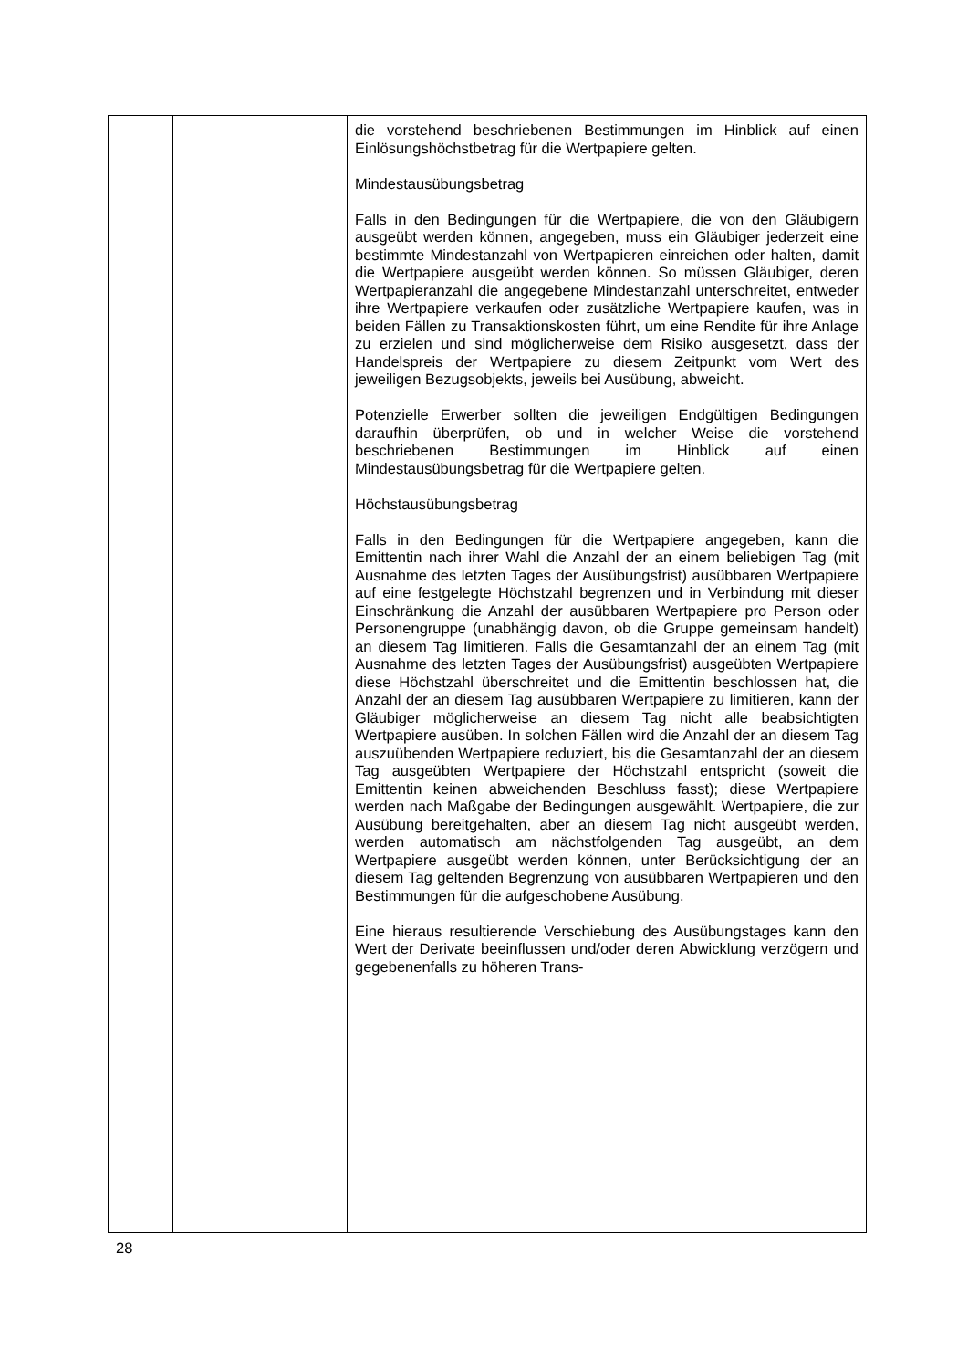| | | die vorstehend beschriebenen Bestimmungen im Hinblick auf einen Einlösungshöchstbetrag für die Wertpapiere gelten. Mindestausübungsbetrag Falls in den Bedingungen für die Wertpapiere, die von den Gläubigern ausgeübt werden können, angegeben, muss ein Gläubiger jederzeit eine bestimmte Mindestanzahl von Wert­papieren einreichen oder halten, damit die Wertpapiere ausgeübt werden können. So müssen Gläubiger, deren Wertpapieranzahl die angegebene Mindestanzahl unterschreitet, entweder ihre Wertpapiere verkaufen oder zusätzliche Wertpapiere kaufen, was in beiden Fällen zu Transaktionskosten führt, um eine Rendite für ihre Anlage zu erzielen und sind möglicherweise dem Risiko ausgesetzt, dass der Handelspreis der Wertpapiere zu diesem Zeitpunkt vom Wert des jeweiligen Bezugsobjekts, jeweils bei Ausübung, abweicht. Potenzielle Erwerber sollten die jeweiligen Endgültigen Bedingungen daraufhin überprüfen, ob und in welcher Weise die vorstehend beschriebenen Bestimmungen im Hinblick auf einen Mindestausübungsbetrag für die Wertpapiere gelten. Höchstausübungsbetrag Falls in den Bedingungen für die Wertpapiere angegeben, kann die Emittentin nach ihrer Wahl die Anzahl der an einem beliebigen Tag (mit Ausnahme des letzten Tages der Ausübungsfrist) ausübbaren Wertpapiere auf eine festgelegte Höchstzahl begrenzen und in Verbindung mit dieser Einschränkung die Anzahl der ausübbaren Wertpapiere pro Person oder Personengruppe (unabhängig davon, ob die Gruppe gemeinsam handelt) an diesem Tag limitieren. Falls die Gesamtanzahl der an einem Tag (mit Ausnahme des letzten Tages der Ausübungsfrist) ausgeübten Wertpapiere diese Höchstzahl überschreitet und die Emittentin beschlossen hat, die Anzahl der an diesem Tag ausübbaren Wertpapiere zu limitieren, kann der Gläubiger möglicherweise an diesem Tag nicht alle beabsichtigten Wertpapiere ausüben. In solchen Fällen wird die Anzahl der an diesem Tag auszuübenden Wertpapiere reduziert, bis die Gesamtanzahl der an diesem Tag ausgeübten Wertpapiere der Höchstzahl entspricht (soweit die Emittentin keinen abweichenden Beschluss fasst); diese Wertpapiere werden nach Maßgabe der Bedingungen ausgewählt. Wertpapiere, die zur Ausübung bereitgehalten, aber an diesem Tag nicht ausgeübt werden, werden automatisch am nächstfolgenden Tag ausgeübt, an dem Wertpapiere ausgeübt werden können, unter Berücksichtigung der an diesem Tag geltenden Begrenzung von ausübbaren Wertpapieren und den Bestimmungen für die aufgeschobene Ausübung. Eine hieraus resultierende Verschiebung des Ausübungstages kann den Wert der Derivate beeinflussen und/oder deren Abwicklung verzögern und gegebenenfalls zu höheren Trans- |
28